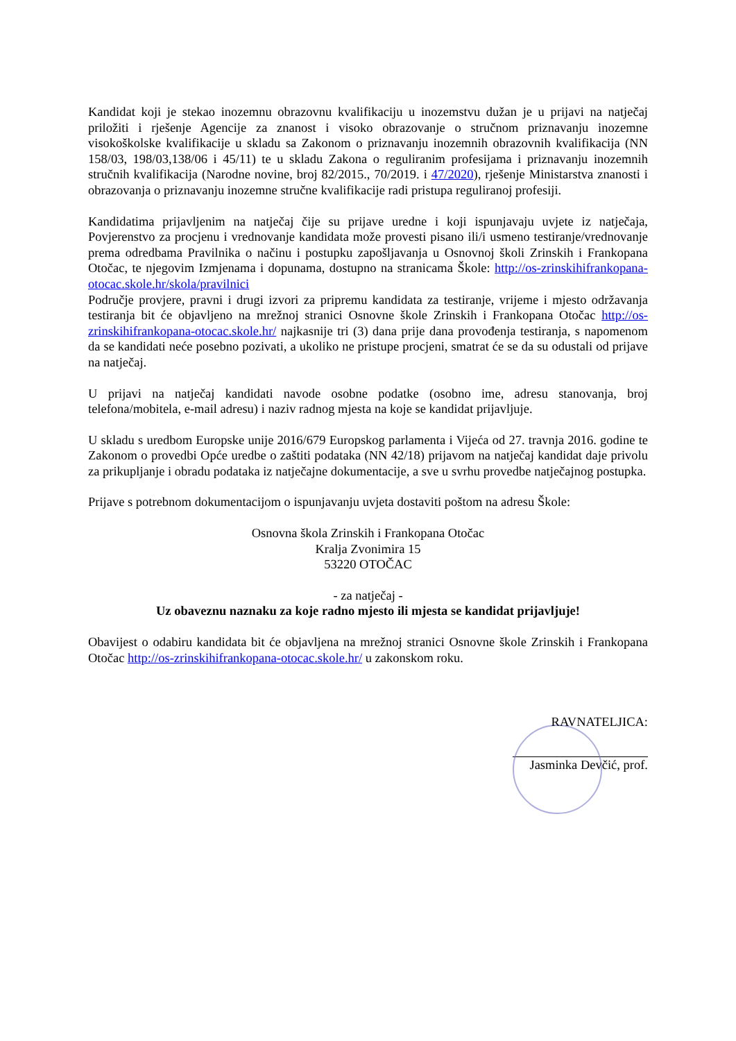Kandidat koji je stekao inozemnu obrazovnu kvalifikaciju u inozemstvu dužan je u prijavi na natječaj priložiti i rješenje Agencije za znanost i visoko obrazovanje o stručnom priznavanju inozemne visokoškolske kvalifikacije u skladu sa Zakonom o priznavanju inozemnih obrazovnih kvalifikacija (NN 158/03, 198/03,138/06 i 45/11) te u skladu Zakona o reguliranim profesijama i priznavanju inozemnih stručnih kvalifikacija (Narodne novine, broj 82/2015., 70/2019. i 47/2020), rješenje Ministarstva znanosti i obrazovanja o priznavanju inozemne stručne kvalifikacije radi pristupa reguliranoj profesiji.
Kandidatima prijavljenim na natječaj čije su prijave uredne i koji ispunjavaju uvjete iz natječaja, Povjerenstvo za procjenu i vrednovanje kandidata može provesti pisano ili/i usmeno testiranje/vrednovanje prema odredbama Pravilnika o načinu i postupku zapošljavanja u Osnovnoj školi Zrinskih i Frankopana Otočac, te njegovim Izmjenama i dopunama, dostupno na stranicama Škole: http://os-zrinskihifrankopana-otocac.skole.hr/skola/pravilnici
Područje provjere, pravni i drugi izvori za pripremu kandidata za testiranje, vrijeme i mjesto održavanja testiranja bit će objavljeno na mrežnoj stranici Osnovne škole Zrinskih i Frankopana Otočac http://os-zrinskihifrankopana-otocac.skole.hr/ najkasnije tri (3) dana prije dana provođenja testiranja, s napomenom da se kandidati neće posebno pozivati, a ukoliko ne pristupe procjeni, smatrat će se da su odustali od prijave na natječaj.
U prijavi na natječaj kandidati navode osobne podatke (osobno ime, adresu stanovanja, broj telefona/mobitela, e-mail adresu) i naziv radnog mjesta na koje se kandidat prijavljuje.
U skladu s uredbom Europske unije 2016/679 Europskog parlamenta i Vijeća od 27. travnja 2016. godine te Zakonom o provedbi Opće uredbe o zaštiti podataka (NN 42/18) prijavom na natječaj kandidat daje privolu za prikupljanje i obradu podataka iz natječajne dokumentacije, a sve u svrhu provedbe natječajnog postupka.
Prijave s potrebnom dokumentacijom o ispunjavanju uvjeta dostaviti poštom na adresu Škole:
Osnovna škola Zrinskih i Frankopana Otočac
Kralja Zvonimira 15
53220 OTOČAC
- za natječaj -
Uz obaveznu naznaku za koje radno mjesto ili mjesta se kandidat prijavljuje!
Obavijest o odabiru kandidata bit će objavljena na mrežnoj stranici Osnovne škole Zrinskih i Frankopana Otočac http://os-zrinskihifrankopana-otocac.skole.hr/ u zakonskom roku.
RAVNATELJICA:
Jasminka Devčić, prof.